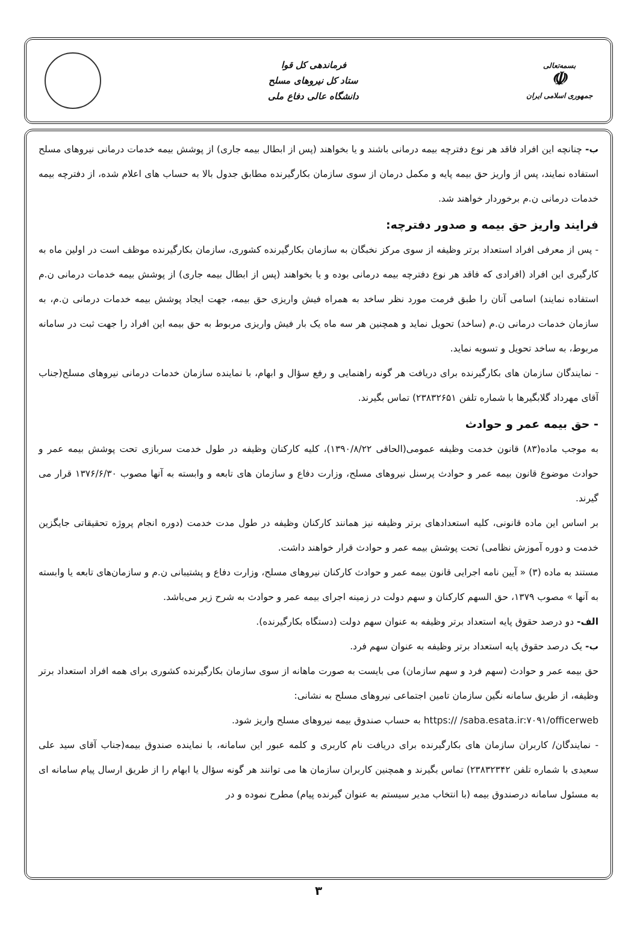بسمه‌تعالی
☫
جمهوری اسلامی ایران
فرماندهی کل قوا
ستاد کل نیروهای مسلح
دانشگاه عالی دفاع ملی
ب- چنانچه این افراد فاقد هر نوع دفترچه بیمه درمانی باشند و یا بخواهند (پس از ابطال بیمه جاری) از پوشش بیمه خدمات درمانی نیروهای مسلح استفاده نمایند، پس از واریز حق بیمه پایه و مکمل درمان از سوی سازمان بکارگیرنده مطابق جدول بالا به حساب های اعلام شده، از دفترچه بیمه خدمات درمانی ن.م برخوردار خواهند شد.
فرایند واریز حق بیمه و صدور دفترچه:
- پس از معرفی افراد استعداد برتر وظیفه از سوی مرکز نخبگان به سازمان بکارگیرنده کشوری، سازمان بکارگیرنده موظف است در اولین ماه به کارگیری این افراد (افرادی که فاقد هر نوع دفترچه بیمه درمانی بوده و یا بخواهند (پس از ابطال بیمه جاری) از پوشش بیمه خدمات درمانی ن.م استفاده نمایند) اسامی آنان را طبق فرمت مورد نظر ساخد به همراه فیش واریزی حق بیمه، جهت ایجاد پوشش بیمه خدمات درمانی ن.م، به سازمان خدمات درمانی ن.م (ساخد) تحویل نماید و همچنین هر سه ماه یک بار فیش واریزی مربوط به حق بیمه این افراد را جهت ثبت در سامانه مربوط، به ساخد تحویل و تسویه نماید.
- نمایندگان سازمان های بکارگیرنده برای دریافت هر گونه راهنمایی و رفع سؤال و ابهام، با نماینده سازمان خدمات درمانی نیروهای مسلح(جناب آقای مهرداد گلابگیرها با شماره تلفن ۲۳۸۳۲۶۵۱) تماس بگیرند.
- حق بیمه عمر و حوادث
به موجب ماده(۸۳) قانون خدمت وظیفه عمومی(الحاقی ۱۳۹۰/۸/۲۲)، کلیه کارکنان وظیفه در طول خدمت سربازی تحت پوشش بیمه عمر و حوادث موضوع قانون بیمه عمر و حوادث پرسنل نیروهای مسلح، وزارت دفاع و سازمان های تابعه و وابسته به آنها مصوب ۱۳۷۶/۶/۳۰ قرار می گیرند.
بر اساس این ماده قانونی، کلیه استعدادهای برتر وظیفه نیز همانند کارکنان وظیفه در طول مدت خدمت (دوره انجام پروژه تحقیقاتی جایگزین خدمت و دوره آموزش نظامی) تحت پوشش بیمه عمر و حوادث قرار خواهند داشت.
مستند به ماده (۳) « آیین نامه اجرایی قانون بیمه عمر و حوادث کارکنان نیروهای مسلح، وزارت دفاع و پشتیبانی ن.م و سازمان‌های تابعه یا وابسته به آنها » مصوب ۱۳۷۹، حق السهم کارکنان و سهم دولت در زمینه اجرای بیمه عمر و حوادث به شرح زیر می‌باشد.
الف- دو درصد حقوق پایه استعداد برتر وظیفه به عنوان سهم دولت (دستگاه بکارگیرنده).
ب- یک درصد حقوق پایه استعداد برتر وظیفه به عنوان سهم فرد.
حق بیمه عمر و حوادث (سهم فرد و سهم سازمان) می بایست به صورت ماهانه از سوی سازمان بکارگیرنده کشوری برای همه افراد استعداد برتر وظیفه، از طریق سامانه نگین سازمان تامین اجتماعی نیروهای مسلح به نشانی:
https:// /saba.esata.ir:۷۰۹۱/officerweb به حساب صندوق بیمه نیروهای مسلح واریز شود.
- نمایندگان/ کاربران سازمان های بکارگیرنده برای دریافت نام کاربری و کلمه عبور این سامانه، با نماینده صندوق بیمه(جناب آقای سید علی سعیدی با شماره تلفن ۲۳۸۳۲۳۴۲) تماس بگیرند و همچنین کاربران سازمان ها می توانند هر گونه سؤال یا ابهام را از طریق ارسال پیام سامانه ای به مسئول سامانه درصندوق بیمه (با انتخاب مدیر سیستم به عنوان گیرنده پیام) مطرح نموده و در
۳